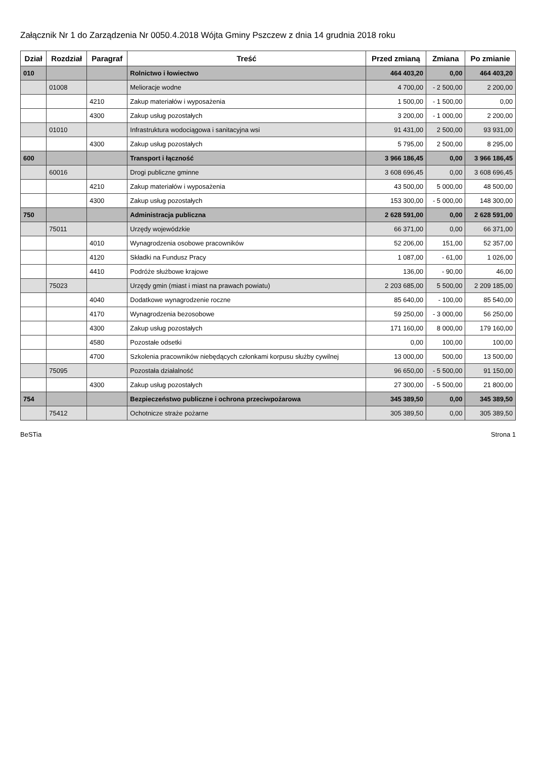Załącznik Nr 1 do Zarządzenia Nr 0050.4.2018 Wójta Gminy Pszczew z dnia 14 grudnia 2018 roku
| Dział | Rozdział | Paragraf | Treść | Przed zmianą | Zmiana | Po zmianie |
| --- | --- | --- | --- | --- | --- | --- |
| 010 | | | Rolnictwo i łowiectwo | 464 403,20 | 0,00 | 464 403,20 |
| | 01008 | | Melioracje wodne | 4 700,00 | - 2 500,00 | 2 200,00 |
| | | 4210 | Zakup materiałów i wyposażenia | 1 500,00 | - 1 500,00 | 0,00 |
| | | 4300 | Zakup usług pozostałych | 3 200,00 | - 1 000,00 | 2 200,00 |
| | 01010 | | Infrastruktura wodociągowa i sanitacyjna wsi | 91 431,00 | 2 500,00 | 93 931,00 |
| | | 4300 | Zakup usług pozostałych | 5 795,00 | 2 500,00 | 8 295,00 |
| 600 | | | Transport i łączność | 3 966 186,45 | 0,00 | 3 966 186,45 |
| | 60016 | | Drogi publiczne gminne | 3 608 696,45 | 0,00 | 3 608 696,45 |
| | | 4210 | Zakup materiałów i wyposażenia | 43 500,00 | 5 000,00 | 48 500,00 |
| | | 4300 | Zakup usług pozostałych | 153 300,00 | - 5 000,00 | 148 300,00 |
| 750 | | | Administracja publiczna | 2 628 591,00 | 0,00 | 2 628 591,00 |
| | 75011 | | Urzędy wojewódzkie | 66 371,00 | 0,00 | 66 371,00 |
| | | 4010 | Wynagrodzenia osobowe pracowników | 52 206,00 | 151,00 | 52 357,00 |
| | | 4120 | Składki na Fundusz Pracy | 1 087,00 | - 61,00 | 1 026,00 |
| | | 4410 | Podróże służbowe krajowe | 136,00 | - 90,00 | 46,00 |
| | 75023 | | Urzędy gmin (miast i miast na prawach powiatu) | 2 203 685,00 | 5 500,00 | 2 209 185,00 |
| | | 4040 | Dodatkowe wynagrodzenie roczne | 85 640,00 | - 100,00 | 85 540,00 |
| | | 4170 | Wynagrodzenia bezosobowe | 59 250,00 | - 3 000,00 | 56 250,00 |
| | | 4300 | Zakup usług pozostałych | 171 160,00 | 8 000,00 | 179 160,00 |
| | | 4580 | Pozostałe odsetki | 0,00 | 100,00 | 100,00 |
| | | 4700 | Szkolenia pracowników niebędących członkami korpusu służby cywilnej | 13 000,00 | 500,00 | 13 500,00 |
| | 75095 | | Pozostała działalność | 96 650,00 | - 5 500,00 | 91 150,00 |
| | | 4300 | Zakup usług pozostałych | 27 300,00 | - 5 500,00 | 21 800,00 |
| 754 | | | Bezpieczeństwo publiczne i ochrona przeciwpożarowa | 345 389,50 | 0,00 | 345 389,50 |
| | 75412 | | Ochotnicze straże pożarne | 305 389,50 | 0,00 | 305 389,50 |
BeSTia Strona 1